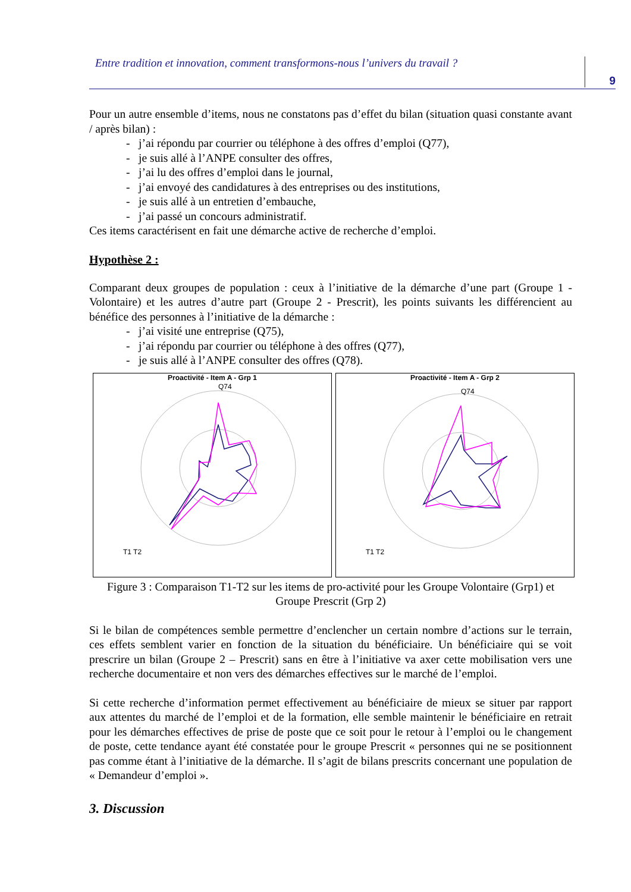Entre tradition et innovation, comment transformons-nous l’univers du travail ? 9
Pour un autre ensemble d’items, nous ne constatons pas d’effet du bilan (situation quasi constante avant / après bilan) :
- j’ai répondu par courrier ou téléphone à des offres d’emploi (Q77),
- je suis allé à l’ANPE consulter des offres,
- j’ai lu des offres d’emploi dans le journal,
- j’ai envoyé des candidatures à des entreprises ou des institutions,
- je suis allé à un entretien d’embauche,
- j’ai passé un concours administratif.
Ces items caractérisent en fait une démarche active de recherche d’emploi.
Hypothèse 2 :
Comparant deux groupes de population : ceux à l’initiative de la démarche d’une part (Groupe 1 - Volontaire) et les autres d’autre part (Groupe 2 - Prescrit), les points suivants les différencient au bénéfice des personnes à l’initiative de la démarche :
- j’ai visité une entreprise (Q75),
- j’ai répondu par courrier ou téléphone à des offres (Q77),
- je suis allé à l’ANPE consulter des offres (Q78).
Proactivité - Item A - Grp 1
Q74
T1 T2
Proactivité - Item A - Grp 2
Q74
T1 T2
Figure 3 : Comparaison T1-T2 sur les items de pro-activité pour les Groupe Volontaire (Grp1) et Groupe Prescrit (Grp 2)
Si le bilan de compétences semble permettre d’enclencher un certain nombre d’actions sur le terrain, ces effets semblent varier en fonction de la situation du bénéficiaire. Un bénéficiaire qui se voit prescrire un bilan (Groupe 2 – Prescrit) sans en être à l’initiative va axer cette mobilisation vers une recherche documentaire et non vers des démarches effectives sur le marché de l’emploi.
Si cette recherche d’information permet effectivement au bénéficiaire de mieux se situer par rapport aux attentes du marché de l’emploi et de la formation, elle semble maintenir le bénéficiaire en retrait pour les démarches effectives de prise de poste que ce soit pour le retour à l’emploi ou le changement de poste, cette tendance ayant été constatée pour le groupe Prescrit « personnes qui ne se positionnent pas comme étant à l’initiative de la démarche. Il s’agit de bilans prescrits concernant une population de « Demandeur d’emploi ».
3. Discussion